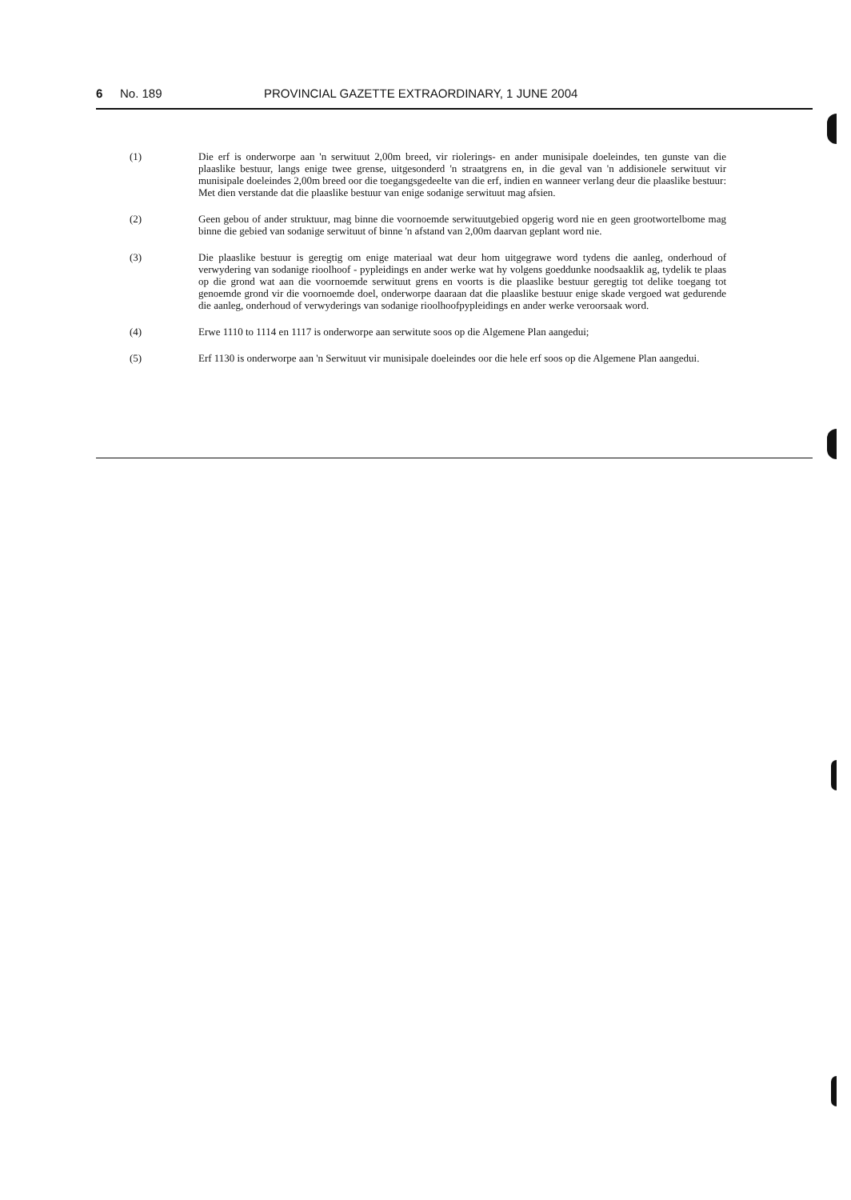6 No. 189 PROVINCIAL GAZETTE EXTRAORDINARY, 1 JUNE 2004
(1) Die erf is onderworpe aan 'n serwituut 2,00m breed, vir riolerings- en ander munisipale doeleindes, ten gunste van die plaaslike bestuur, langs enige twee grense, uitgesonderd 'n straatgrens en, in die geval van 'n addisionele serwituut vir munisipale doeleindes 2,00m breed oor die toegangsgedeelte van die erf, indien en wanneer verlang deur die plaaslike bestuur: Met dien verstande dat die plaaslike bestuur van enige sodanige serwituut mag afsien.
(2) Geen gebou of ander struktuur, mag binne die voornoemde serwituutgebied opgerig word nie en geen grootwortelbome mag binne die gebied van sodanige serwituut of binne 'n afstand van 2,00m daarvan geplant word nie.
(3) Die plaaslike bestuur is geregtig om enige materiaal wat deur hom uitgegrawe word tydens die aanleg, onderhoud of verwydering van sodanige rioolhoof - pypleidings en ander werke wat hy volgens goeddunke noodsaaklik ag, tydelik te plaas op die grond wat aan die voornoemde serwituut grens en voorts is die plaaslike bestuur geregtig tot delike toegang tot genoemde grond vir die voornoemde doel, onderworpe daaraan dat die plaaslike bestuur enige skade vergoed wat gedurende die aanleg, onderhoud of verwyderings van sodanige rioolhoofpypleidings en ander werke veroorsaak word.
(4) Erwe 1110 to 1114 en 1117 is onderworpe aan serwitute soos op die Algemene Plan aangedui;
(5) Erf 1130 is onderworpe aan 'n Serwituut vir munisipale doeleindes oor die hele erf soos op die Algemene Plan aangedui.